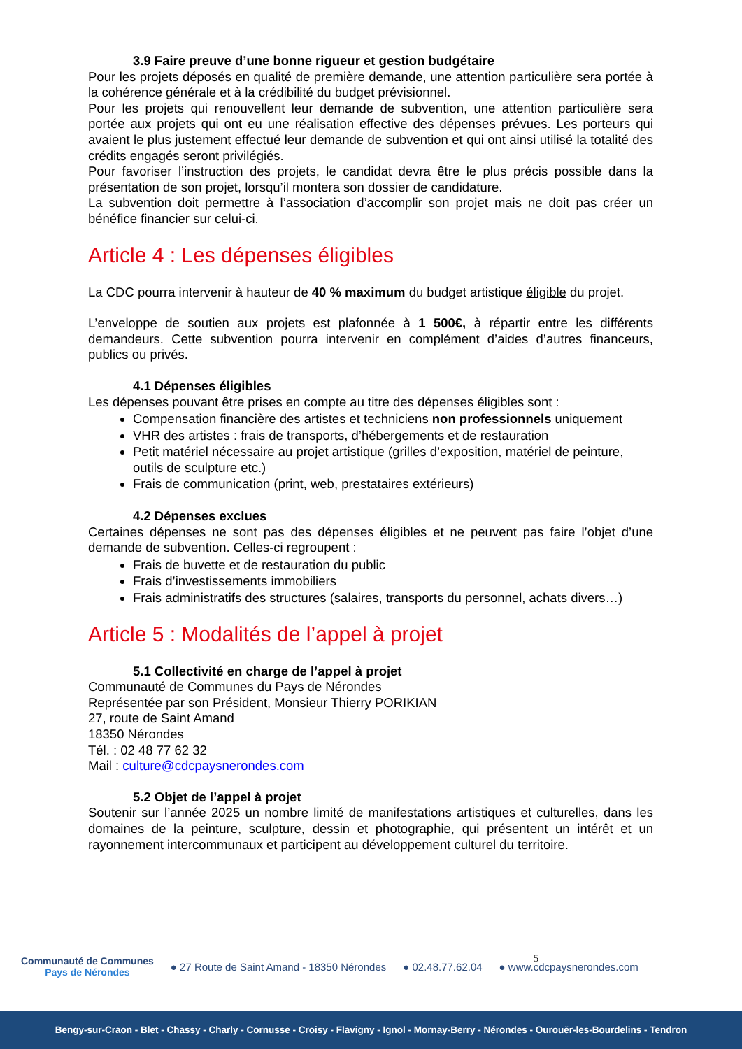3.9 Faire preuve d’une bonne rigueur et gestion budgétaire
Pour les projets déposés en qualité de première demande, une attention particulière sera portée à la cohérence générale et à la crédibilité du budget prévisionnel.
Pour les projets qui renouvellent leur demande de subvention, une attention particulière sera portée aux projets qui ont eu une réalisation effective des dépenses prévues. Les porteurs qui avaient le plus justement effectué leur demande de subvention et qui ont ainsi utilisé la totalité des crédits engagés seront privilégiés.
Pour favoriser l’instruction des projets, le candidat devra être le plus précis possible dans la présentation de son projet, lorsqu’il montera son dossier de candidature.
La subvention doit permettre à l’association d’accomplir son projet mais ne doit pas créer un bénéfice financier sur celui-ci.
Article 4 : Les dépenses éligibles
La CDC pourra intervenir à hauteur de 40 % maximum du budget artistique éligible du projet.
L’enveloppe de soutien aux projets est plafonnée à 1 500€, à répartir entre les différents demandeurs. Cette subvention pourra intervenir en complément d’aides d’autres financeurs, publics ou privés.
4.1 Dépenses éligibles
Les dépenses pouvant être prises en compte au titre des dépenses éligibles sont :
Compensation financière des artistes et techniciens non professionnels uniquement
VHR des artistes : frais de transports, d’hébergements et de restauration
Petit matériel nécessaire au projet artistique (grilles d’exposition, matériel de peinture, outils de sculpture etc.)
Frais de communication (print, web, prestataires extérieurs)
4.2 Dépenses exclues
Certaines dépenses ne sont pas des dépenses éligibles et ne peuvent pas faire l’objet d’une demande de subvention. Celles-ci regroupent :
Frais de buvette et de restauration du public
Frais d’investissements immobiliers
Frais administratifs des structures (salaires, transports du personnel, achats divers…)
Article 5 : Modalités de l’appel à projet
5.1 Collectivité en charge de l’appel à projet
Communauté de Communes du Pays de Nérondes
Représentée par son Président, Monsieur Thierry PORIKIAN
27, route de Saint Amand
18350 Nérondes
Tél. : 02 48 77 62 32
Mail : culture@cdcpaysnerondes.com
5.2 Objet de l’appel à projet
Soutenir sur l’année 2025 un nombre limité de manifestations artistiques et culturelles, dans les domaines de la peinture, sculpture, dessin et photographie, qui présentent un intérêt et un rayonnement intercommunaux et participent au développement culturel du territoire.
Communauté de Communes
Pays de Nérondes
● 27 Route de Saint Amand - 18350 Nérondes ● 02.48.77.62.04 ● www.cdcpaysnerondes.com 5
Bengy-sur-Craon - Blet - Chassy - Charly - Cornusse - Croisy - Flavigny - Ignol - Mornay-Berry - Nérondes - Ourouër-les-Bourdelins - Tendron